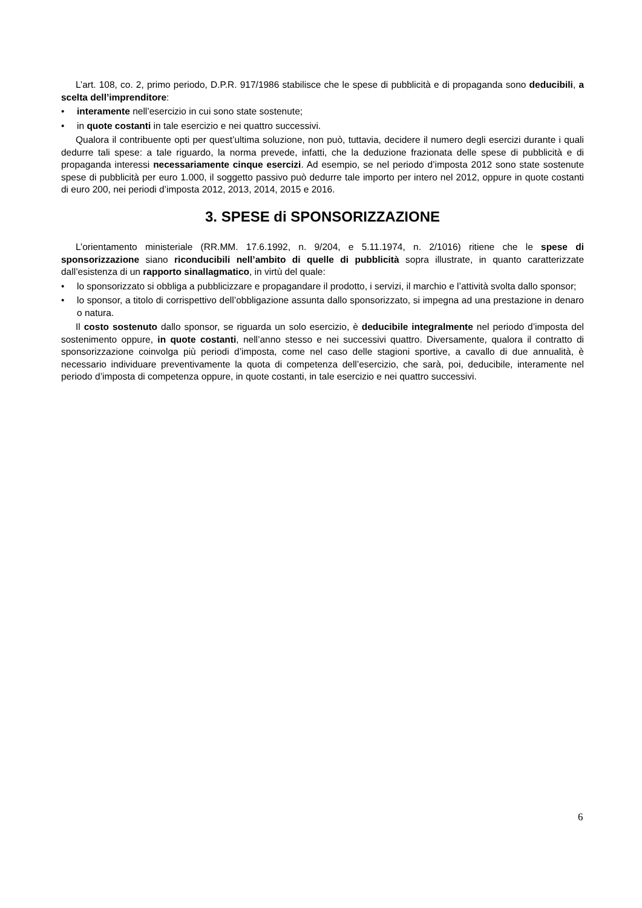L’art. 108, co. 2, primo periodo, D.P.R. 917/1986 stabilisce che le spese di pubblicità e di propaganda sono deducibili, a scelta dell’imprenditore:
• interamente nell’esercizio in cui sono state sostenute;
• in quote costanti in tale esercizio e nei quattro successivi.
Qualora il contribuente opti per quest’ultima soluzione, non può, tuttavia, decidere il numero degli esercizi durante i quali dedurre tali spese: a tale riguardo, la norma prevede, infatti, che la deduzione frazionata delle spese di pubblicità e di propaganda interessi necessariamente cinque esercizi. Ad esempio, se nel periodo d’imposta 2012 sono state sostenute spese di pubblicità per euro 1.000, il soggetto passivo può dedurre tale importo per intero nel 2012, oppure in quote costanti di euro 200, nei periodi d’imposta 2012, 2013, 2014, 2015 e 2016.
3. SPESE di SPONSORIZZAZIONE
L’orientamento ministeriale (RR.MM. 17.6.1992, n. 9/204, e 5.11.1974, n. 2/1016) ritiene che le spese di sponsorizzazione siano riconducibili nell’ambito di quelle di pubblicità sopra illustrate, in quanto caratterizzate dall’esistenza di un rapporto sinallagmatico, in virtù del quale:
• lo sponsorizzato si obbliga a pubblicizzare e propagandare il prodotto, i servizi, il marchio e l’attività svolta dallo sponsor;
• lo sponsor, a titolo di corrispettivo dell’obbligazione assunta dallo sponsorizzato, si impegna ad una prestazione in denaro o natura.
Il costo sostenuto dallo sponsor, se riguarda un solo esercizio, è deducibile integralmente nel periodo d’imposta del sostenimento oppure, in quote costanti, nell’anno stesso e nei successivi quattro. Diversamente, qualora il contratto di sponsorizzazione coinvolga più periodi d’imposta, come nel caso delle stagioni sportive, a cavallo di due annualità, è necessario individuare preventivamente la quota di competenza dell’esercizio, che sarà, poi, deducibile, interamente nel periodo d’imposta di competenza oppure, in quote costanti, in tale esercizio e nei quattro successivi.
6